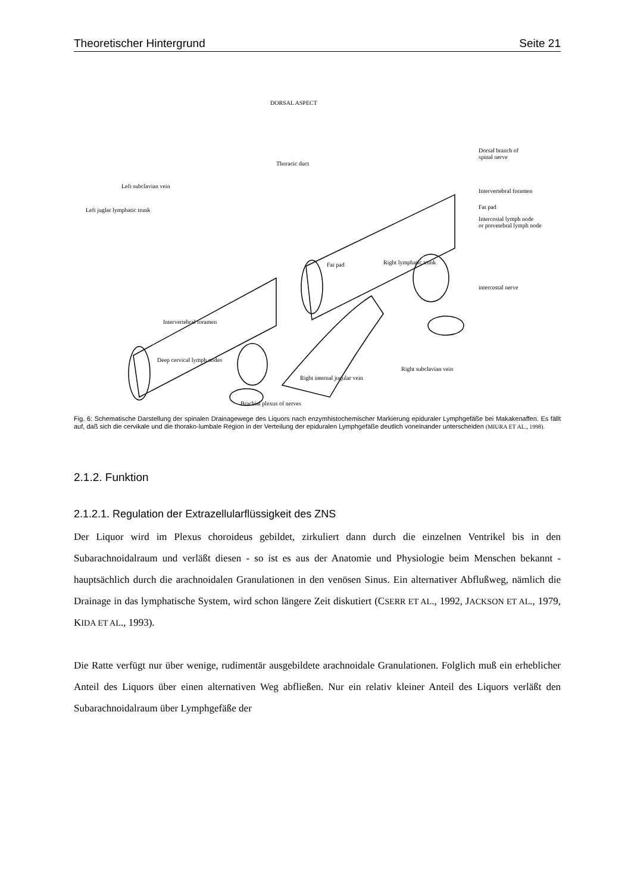Theoretischer Hintergrund Seite 21
DORSAL ASPECT
Thoracic duct
Dorsal branch of
spinal nerve
Left subclavian vein
Left juglar lymphatic trunk
Intervertebral foramen
Fat pad
Intercostal lymph node
or prevetebral lymph node
Fat pad Right lymphatic trunk
intercostal nerve
Intervertebral foramen
Deep cervical lymph nodes
Right subclavian vein
Right internal jugular vein
Brachial plexus of nerves
Fig. 6: Schematische Darstellung der spinalen Drainagewege des Liquors nach enzymhistochemischer Markierung epiduraler Lymphgefäße bei Makakenaffen. Es fällt auf, daß sich die cervikale und die thorako-lumbale Region in der Verteilung der epiduralen Lymphgefäße deutlich voneinander unterscheiden (MIURA ET AL., 1998).
2.1.2. Funktion
2.1.2.1. Regulation der Extrazellularflüssigkeit des ZNS
Der Liquor wird im Plexus choroideus gebildet, zirkuliert dann durch die einzelnen Ventrikel bis in den Subarachnoidalraum und verläßt diesen - so ist es aus der Anatomie und Physiologie beim Menschen bekannt - hauptsächlich durch die arachnoidalen Granulationen in den venösen Sinus. Ein alternativer Abflußweg, nämlich die Drainage in das lymphatische System, wird schon längere Zeit diskutiert (CSERR ET AL., 1992, JACKSON ET AL., 1979, KIDA ET AL., 1993).
Die Ratte verfügt nur über wenige, rudimentär ausgebildete arachnoidale Granulationen. Folglich muß ein erheblicher Anteil des Liquors über einen alternativen Weg abfließen. Nur ein relativ kleiner Anteil des Liquors verläßt den Subarachnoidalraum über Lymphgefäße der